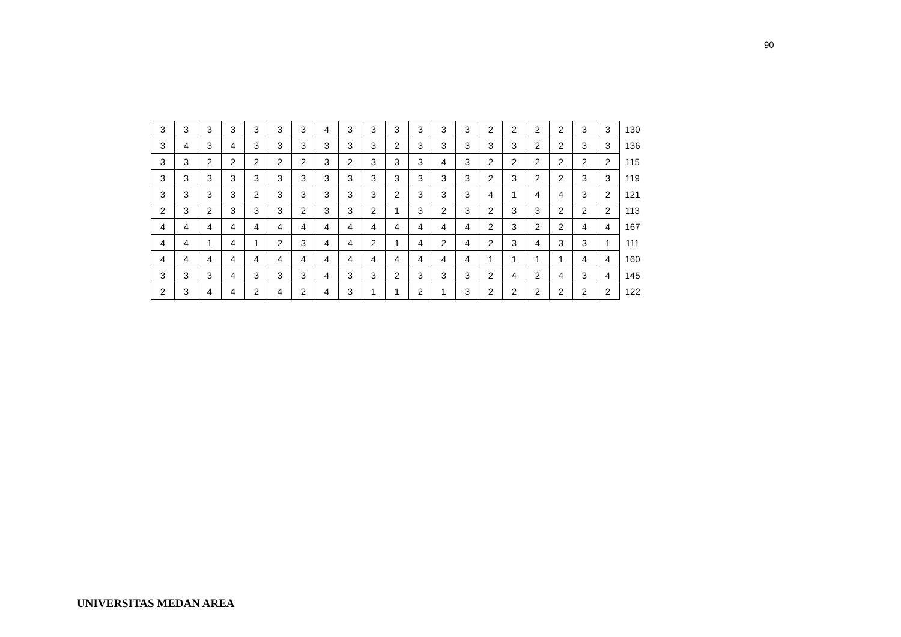90
| 3 | 3 | 3 | 3 | 3 | 3 | 3 | 4 | 3 | 3 | 3 | 3 | 3 | 3 | 2 | 2 | 2 | 2 | 3 | 3 | 130 |
| 3 | 4 | 3 | 4 | 3 | 3 | 3 | 3 | 3 | 3 | 2 | 3 | 3 | 3 | 3 | 3 | 2 | 2 | 3 | 3 | 136 |
| 3 | 3 | 2 | 2 | 2 | 2 | 2 | 3 | 2 | 3 | 3 | 3 | 4 | 3 | 2 | 2 | 2 | 2 | 2 | 2 | 115 |
| 3 | 3 | 3 | 3 | 3 | 3 | 3 | 3 | 3 | 3 | 3 | 3 | 3 | 3 | 2 | 3 | 2 | 2 | 3 | 3 | 119 |
| 3 | 3 | 3 | 3 | 2 | 3 | 3 | 3 | 3 | 3 | 2 | 3 | 3 | 3 | 4 | 1 | 4 | 4 | 3 | 2 | 121 |
| 2 | 3 | 2 | 3 | 3 | 3 | 2 | 3 | 3 | 2 | 1 | 3 | 2 | 3 | 2 | 3 | 3 | 2 | 2 | 2 | 113 |
| 4 | 4 | 4 | 4 | 4 | 4 | 4 | 4 | 4 | 4 | 4 | 4 | 4 | 4 | 2 | 3 | 2 | 2 | 4 | 4 | 167 |
| 4 | 4 | 1 | 4 | 1 | 2 | 3 | 4 | 4 | 2 | 1 | 4 | 2 | 4 | 2 | 3 | 4 | 3 | 3 | 1 | 111 |
| 4 | 4 | 4 | 4 | 4 | 4 | 4 | 4 | 4 | 4 | 4 | 4 | 4 | 4 | 1 | 1 | 1 | 1 | 4 | 4 | 160 |
| 3 | 3 | 3 | 4 | 3 | 3 | 3 | 4 | 3 | 3 | 2 | 3 | 3 | 3 | 2 | 4 | 2 | 4 | 3 | 4 | 145 |
| 2 | 3 | 4 | 4 | 2 | 4 | 2 | 4 | 3 | 1 | 1 | 2 | 1 | 3 | 2 | 2 | 2 | 2 | 2 | 2 | 122 |
UNIVERSITAS MEDAN AREA